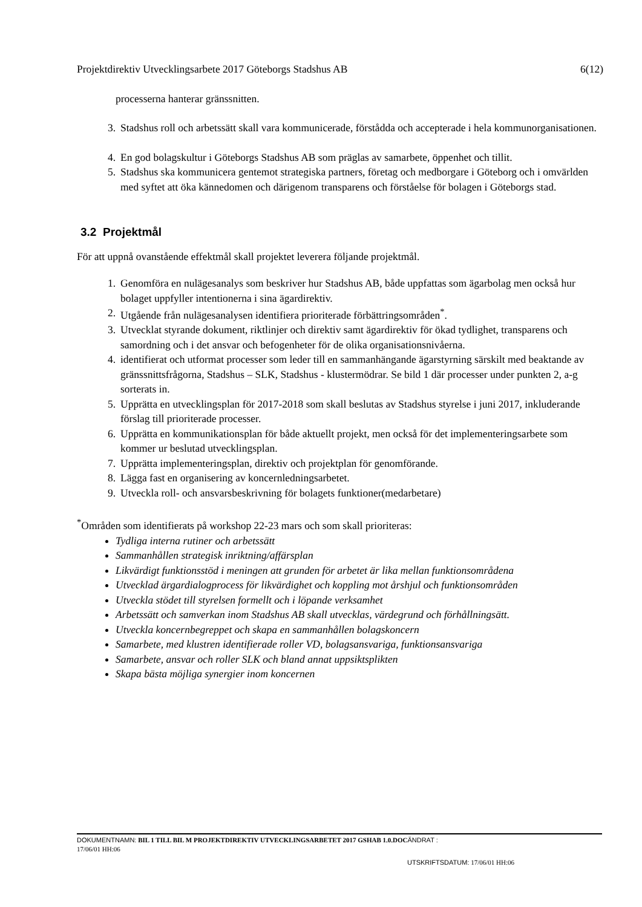Projektdirektiv Utvecklingsarbete 2017 Göteborgs Stadshus AB 6(12)
processerna hanterar gränssnitten.
3. Stadshus roll och arbetssätt skall vara kommunicerade, förstådda och accepterade i hela kommunorganisationen.
4. En god bolagskultur i Göteborgs Stadshus AB som präglas av samarbete, öppenhet och tillit.
5. Stadshus ska kommunicera gentemot strategiska partners, företag och medborgare i Göteborg och i omvärlden med syftet att öka kännedomen och därigenom transparens och förståelse för bolagen i Göteborgs stad.
3.2 Projektmål
För att uppnå ovanstående effektmål skall projektet leverera följande projektmål.
1. Genomföra en nulägesanalys som beskriver hur Stadshus AB, både uppfattas som ägarbolag men också hur bolaget uppfyller intentionerna i sina ägardirektiv.
2. Utgående från nulägesanalysen identifiera prioriterade förbättringsområden<sup>*</sup>.
3. Utvecklat styrande dokument, riktlinjer och direktiv samt ägardirektiv för ökad tydlighet, transparens och samordning och i det ansvar och befogenheter för de olika organisationsnivåerna.
4. identifierat och utformat processer som leder till en sammanhängande ägarstyrning särskilt med beaktande av gränssnittsfrågorna, Stadshus – SLK, Stadshus - klustermödrar. Se bild 1 där processer under punkten 2, a-g sorterats in.
5. Upprätta en utvecklingsplan för 2017-2018 som skall beslutas av Stadshus styrelse i juni 2017, inkluderande förslag till prioriterade processer.
6. Upprätta en kommunikationsplan för både aktuellt projekt, men också för det implementeringsarbete som kommer ur beslutad utvecklingsplan.
7. Upprätta implementeringsplan, direktiv och projektplan för genomförande.
8. Lägga fast en organisering av koncernledningsarbetet.
9. Utveckla roll- och ansvarsbeskrivning för bolagets funktioner(medarbetare)
<sup>*</sup> Områden som identifierats på workshop 22-23 mars och som skall prioriteras:
Tydliga interna rutiner och arbetssätt
Sammanhållen strategisk inriktning/affärsplan
Likvärdigt funktionsstöd i meningen att grunden för arbetet är lika mellan funktionsområdena
Utvecklad ärgardialogprocess för likvärdighet och koppling mot årshjul och funktionsområden
Utveckla stödet till styrelsen formellt och i löpande verksamhet
Arbetssätt och samverkan inom Stadshus AB skall utvecklas, värdegrund och förhållningsätt.
Utveckla koncernbegreppet och skapa en sammanhållen bolagskoncern
Samarbete, med klustren identifierade roller VD, bolagsansvariga, funktionsansvariga
Samarbete, ansvar och roller SLK och bland annat uppsiktsplikten
Skapa bästa möjliga synergier inom koncernen
DOKUMENTNAMN: BIL 1 TILL BIL M PROJEKTDIREKTIV UTVECKLINGSARBETET 2017 GSHAB 1.0.DOC ÄNDRAT :
17/06/01 HH:06
UTSKRIFTSDATUM: 17/06/01 HH:06